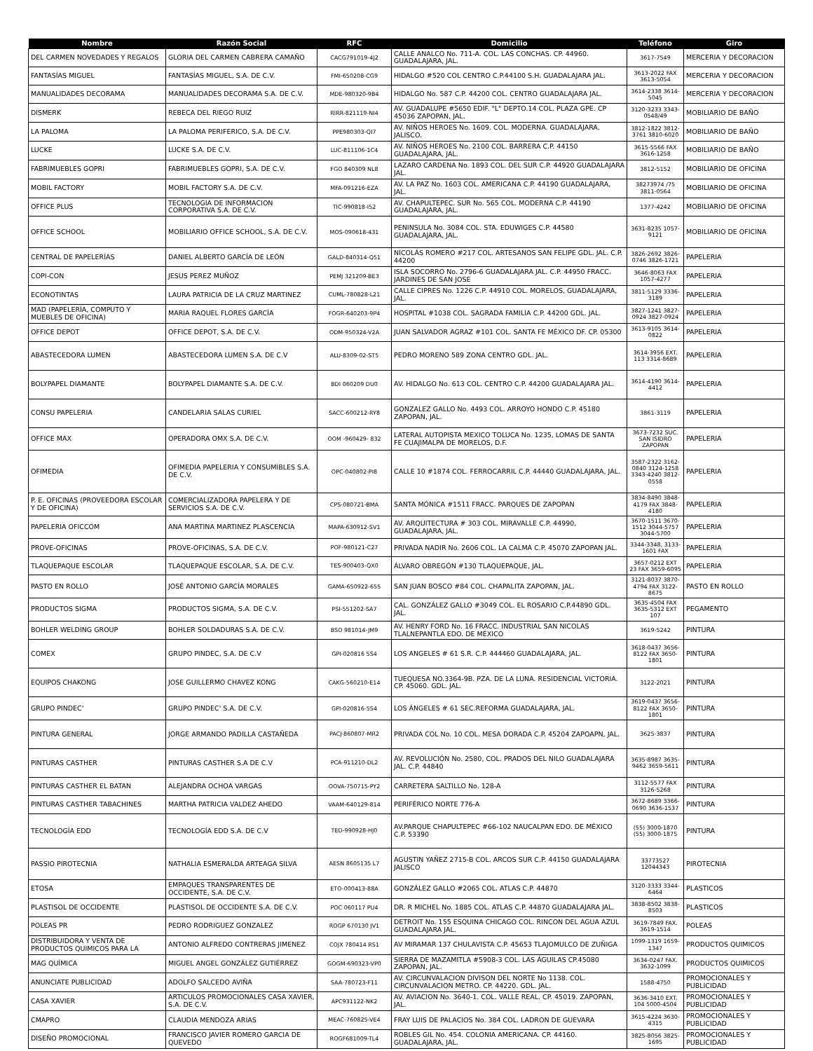| Nombre | Razón Social | RFC | Domicilio | Teléfono | Giro |
| --- | --- | --- | --- | --- | --- |
| DEL CARMEN NOVEDADES Y REGALOS | GLORIA DEL CARMEN CABRERA CAMAÑO | CACG791019-4J2 | CALLE ANALCO No. 711-A. COL. LAS CONCHAS. CP. 44960. GUADALAJARA, JAL. | 3617-7549 | MERCERIA Y DECORACION |
| FANTASÍAS MIGUEL | FANTASÍAS MIGUEL, S.A. DE C.V. | FMI-650208-CG9 | HIDALGO #520 COL CENTRO C.P.44100 S.H. GUADALAJARA JAL. | 3613-2022 FAX 3613-5054 | MERCERIA Y DECORACION |
| MANUALIDADES DECORAMA | MANUALIDADES DECORAMA S.A. DE C.V. | MDE-980320-9B4 | HIDALGO No. 587 C.P. 44200 COL. CENTRO GUADALAJARA JAL. | 3614-2338 3614-5045 | MERCERIA Y DECORACION |
| DISMERK | REBECA DEL RIEGO RUIZ | RIRR-821119-NI4 | AV. GUADALUPE #5650 EDIF. "L" DEPTO.14 COL. PLAZA GPE. CP 45036 ZAPOPAN, JAL. | 3120-3233 3343-0548/49 | MOBILIARIO DE BAÑO |
| LA PALOMA | LA PALOMA PERIFERICO, S.A. DE C.V. | PPE980303-QI7 | AV. NIÑOS HEROES No. 1609. COL. MODERNA. GUADALAJARA, JALISCO. | 3812-1822 3812-3761 3810-6020 | MOBILIARIO DE BAÑO |
| LUCKE | LUCKE S.A. DE C.V. | LUC-811106-1C4 | AV. NIÑOS HEROES No. 2100 COL. BARRERA C.P. 44150 GUADALAJARA, JAL. | 3615-5566 FAX 3616-1258 | MOBILIARIO DE BAÑO |
| FABRIMUEBLES GOPRI | FABRIMUEBLES GOPRI, S.A. DE C.V. | FGO 840309 NL8 | LAZARO CARDENA No. 1893 COL. DEL SUR C.P. 44920 GUADALAJARA JAL. | 3812-5152 | MOBILIARIO DE OFICINA |
| MOBIL FACTORY | MOBIL FACTORY S.A. DE C.V. | MFA-091216-EZA | AV. LA PAZ No. 1603 COL. AMERICANA C.P. 44190 GUADALAJARA, JAL. | 38273974 /75 3811-0564 | MOBILIARIO DE OFICINA |
| OFFICE PLUS | TECNOLOGIA DE INFORMACION CORPORATIVA S.A. DE C.V. | TIC-990818-I52 | AV. CHAPULTEPEC. SUR No. 565 COL. MODERNA C.P. 44190 GUADALAJARA, JAL. | 1377-4242 | MOBILIARIO DE OFICINA |
| OFFICE SCHOOL | MOBILIARIO OFFICE SCHOOL, S.A. DE C.V. | MOS-090618-431 | PENINSULA No. 3084 COL. STA. EDUWIGES C.P. 44580 GUADALAJARA, JAL. | 3631-8235 1057-9121 | MOBILIARIO DE OFICINA |
| CENTRAL DE PAPELERÍAS | DANIEL ALBERTO GARCÍA DE LEÓN | GALD-840314-Q51 | NICOLÁS ROMERO #217 COL. ARTESANOS SAN FELIPE GDL. JAL. C.P. 44200 | 3826-2692 3826-0746 3826-1721 | PAPELERIA |
| COPI-CON | JESUS PEREZ MUÑOZ | PEMJ 321209-BE3 | ISLA SOCORRO No. 2796-6 GUADALAJARA JAL. C.P. 44950 FRACC. JARDINES DE SAN JOSE | 3646-8063 FAX 1057-4277 | PAPELERIA |
| ECONOTINTAS | LAURA PATRICIA DE LA CRUZ MARTINEZ | CUML-780828-L21 | CALLE CIPRES No. 1226 C.P. 44910 COL. MORELOS, GUADALAJARA, JAL. | 3811-5129 3336-3189 | PAPELERIA |
| MAD (PAPELERÍA, COMPUTO Y MUEBLES DE OFICINA) | MARIA RAQUEL FLORES GARCÍA | FOGR-640203-9P4 | HOSPITAL #1038 COL. SAGRADA FAMILIA C.P. 44200 GDL. JAL. | 3827-1241 3827-0924 3827-0924 | PAPELERIA |
| OFFICE DEPOT | OFFICE DEPOT, S.A. DE C.V. | ODM-950324-V2A | JUAN SALVADOR AGRAZ #101 COL. SANTA FE MÉXICO DF. CP. 05300 | 3613-9105 3614-0822 | PAPELERIA |
| ABASTECEDORA LUMEN | ABASTECEDORA LUMEN S.A. DE C.V | ALU-8309-02-ST5 | PEDRO MORENO 589 ZONA CENTRO GDL. JAL. | 3614-3956 EXT. 113 3314-8689 | PAPELERIA |
| BOLYPAPEL DIAMANTE | BOLYPAPEL DIAMANTE S.A. DE C.V. | BDI 060209 DU0 | AV. HIDALGO No. 613 COL. CENTRO C.P. 44200 GUADALAJARA JAL. | 3614-4190 3614-4412 | PAPELERIA |
| CONSU PAPELERIA | CANDELARIA SALAS CURIEL | SACC-600212-RY8 | GONZALEZ GALLO No. 4493 COL. ARROYO HONDO C.P. 45180 ZAPOPAN, JAL. | 3861-3119 | PAPELERIA |
| OFFICE MAX | OPERADORA OMX S.A. DE C.V. | OOM -960429- 832 | LATERAL AUTOPISTA MEXICO TOLUCA No. 1235, LOMAS DE SANTA FE CUAJIMALPA DE MORELOS, D.F. | 3673-7232 SUC. SAN ISIDRO ZAPOPAN | PAPELERIA |
| OFIMEDIA | OFIMEDIA PAPELERIA Y CONSUMIBLES S.A. DE C.V. | OPC-040802-PI8 | CALLE 10 #1874 COL. FERROCARRIL C.P. 44440 GUADALAJARA, JAL. | 3587-2322 3162-0840 3124-1258 3343-4240 3812-0558 | PAPELERIA |
| P. E. OFICINAS (PROVEEDORA ESCOLAR Y DE OFICINA) | COMERCIALIZADORA PAPELERA Y DE SERVICIOS S.A. DE C.V. | CPS-080721-BMA | SANTA MÓNICA #1511 FRACC. PARQUES DE ZAPOPAN | 3834-8490 3848-4179 FAX 3848-4180 | PAPELERIA |
| PAPELERIA OFICCOM | ANA MARTINA MARTINEZ PLASCENCIA | MAPA-630912-SV1 | AV. ARQUITECTURA # 303 COL. MIRAVALLE C.P. 44990, GUADALAJARA, JAL. | 3670-1511 3670-1512 3044-5757 3044-5700 | PAPELERIA |
| PROVE-OFICINAS | PROVE-OFICINAS, S.A. DE C.V. | POF-980121-C27 | PRIVADA NADIR No. 2606 COL. LA CALMA C.P. 45070 ZAPOPAN JAL. | 3344-3348, 3133-1601 FAX | PAPELERIA |
| TLAQUEPAQUE ESCOLAR | TLAQUEPAQUE ESCOLAR, S.A. DE C.V. | TES-900403-QX0 | ÁLVARO OBREGÓN #130 TLAQUEPAQUE, JAL. | 3657-0212 EXT 23 FAX 3659-6095 | PAPELERIA |
| PASTO EN ROLLO | JOSÉ ANTONIO GARCÍA MORALES | GAMA-650922-655 | SAN JUAN BOSCO #84 COL. CHAPALITA ZAPOPAN, JAL. | 3121-8037 3870-4794 FAX 3122-8675 | PASTO EN ROLLO |
| PRODUCTOS SIGMA | PRODUCTOS SIGMA, S.A. DE C.V. | PSI-551202-SA7 | CAL. GONZÁLEZ GALLO #3049 COL. EL ROSARIO C.P.44890 GDL. JAL. | 3635-4504 FAX 3635-5312 EXT 107 | PEGAMENTO |
| BOHLER WELDING GROUP | BOHLER SOLDADURAS S.A. DE C.V. | BSO 981014-JM9 | AV. HENRY FORD No. 16 FRACC. INDUSTRIAL SAN NICOLAS TLALNEPANTLA EDO. DE MÉXICO | 3619-5242 | PINTURA |
| COMEX | GRUPO PINDEC, S.A. DE C.V | GPI-020816 5S4 | LOS ANGELES # 61 S.R. C.P. 444460 GUADALAJARA, JAL. | 3618-0437 3656-8122 FAX 3650-1801 | PINTURA |
| EQUIPOS CHAKONG | JOSE GUILLERMO CHAVEZ KONG | CAKG-560210-E14 | TUEQUESA NO.3364-9B. PZA. DE LA LUNA. RESIDENCIAL VICTORIA. CP. 45060. GDL. JAL. | 3122-2021 | PINTURA |
| GRUPO PINDEC' | GRUPO PINDEC' S.A. DE C.V. | GPI-020816-5S4 | LOS ÁNGELES # 61 SEC.REFORMA GUADALAJARA, JAL. | 3619-0437 3656-8122 FAX 3650-1801 | PINTURA |
| PINTURA GENERAL | JORGE ARMANDO PADILLA CASTAÑEDA | PACJ-860807-MR2 | PRIVADA COL No. 10 COL. MESA DORADA C.P. 45204 ZAPOAPN, JAL. | 3625-3837 | PINTURA |
| PINTURAS CASTHER | PINTURAS CASTHER S.A DE C.V | PCA-911210-DL2 | AV. REVOLUCIÓN No. 2580, COL. PRADOS DEL NILO GUADALAJARA JAL. C.P. 44840 | 3635-8987 3635-9462 3659-5611 | PINTURA |
| PINTURAS CASTHER EL BATAN | ALEJANDRA OCHOA VARGAS | OOVA-750715-PY2 | CARRETERA SALTILLO No. 128-A | 3112-5577 FAX 3126-5268 | PINTURA |
| PINTURAS CASTHER TABACHINES | MARTHA PATRICIA VALDEZ AHEDO | VAAM-640129-814 | PERIFÉRICO NORTE 776-A | 3672-8689 3366-0690 3636-1537 | PINTURA |
| TECNOLOGÍA EDD | TECNOLOGÍA EDD S.A. DE C.V | TED-990928-HJ0 | AV.PARQUE CHAPULTEPEC #66-102 NAUCALPAN EDO. DE MÉXICO C.P. 53390 | (55) 3000-1870 (55) 3000-1875 | PINTURA |
| PASSIO PIROTECNIA | NATHALIA ESMERALDA ARTEAGA SILVA | AESN 8605135 L7 | AGUSTIN YAÑEZ 2715-B COL. ARCOS SUR C.P. 44150 GUADALAJARA JALISCO | 33773527 12044343 | PIROTECNIA |
| ETOSA | EMPAQUES TRANSPARENTES DE OCCIDENTE, S.A. DE C.V. | ETO-000413-88A | GONZÁLEZ GALLO #2065 COL. ATLAS C.P. 44870 | 3120-3333 3344-6464 | PLASTICOS |
| PLASTISOL DE OCCIDENTE | PLASTISOL DE OCCIDENTE S.A. DE C.V. | POC 060117 PU4 | DR. R MICHEL No. 1885 COL. ATLAS C.P. 44870 GUADALAJARA JAL. | 3838-8502 3838-8503 | PLASTICOS |
| POLEAS PR | PEDRO RODRIGUEZ GONZALEZ | ROGP 670130 JV1 | DETROIT No. 155 ESQUINA CHICAGO COL. RINCON DEL AGUA AZUL GUADALAJARA JAL. | 3619-7849 FAX. 3619-1514 | POLEAS |
| DISTRIBUIDORA Y VENTA DE PRODUCTOS QUIMICOS PARA LA | ANTONIO ALFREDO CONTRERAS JIMENEZ | COJX 780414 RS1 | AV MIRAMAR 137 CHULAVISTA C.P. 45653 TLAJOMULCO DE ZUÑIGA | 1099-1319 1659-1347 | PRODUCTOS QUIMICOS |
| MAG QUÍMICA | MIGUEL ANGEL GONZÁLEZ GUTIÉRREZ | GOGM-690323-VP0 | SIERRA DE MAZAMITLA #5908-3 COL. LAS ÁGUILAS CP.45080 ZAPOPAN, JAL. | 3634-0247 FAX. 3632-1099 | PRODUCTOS QUIMICOS |
| ANUNCIATE PUBLICIDAD | ADOLFO SALCEDO AVIÑA | SAA-780723-F11 | AV. CIRCUNVALACION DIVISON DEL NORTE No 1138. COL. CIRCUNVALACION METRO. CP. 44220. GDL. JAL. | 1588-4750 | PROMOCIONALES Y PUBLICIDAD |
| CASA XAVIER | ARTICULOS PROMOCIONALES CASA XAVIER, S.A. DE C.V. | APC931122-NK2 | AV. AVIACION No. 3640-1. COL. VALLE REAL. CP. 45019. ZAPOPAN, JAL. | 3636-3410 EXT. 104 5000-4504 | PROMOCIONALES Y PUBLICIDAD |
| CMAPRO | CLAUDIA MENDOZA ARIAS | MEAC-760825-VE4 | FRAY LUIS DE PALACIOS No. 384 COL. LADRON DE GUEVARA | 3615-4224 3630-4315 | PROMOCIONALES Y PUBLICIDAD |
| DISEÑO PROMOCIONAL | FRANCISCO JAVIER ROMERO GARCIA DE QUEVEDO | ROGF681009-TL4 | ROBLES GIL No. 454. COLONIA AMERICANA. CP. 44160. GUADALAJARA, JAL. | 3825-8056 3825-1695 | PROMOCIONALES Y PUBLICIDAD |